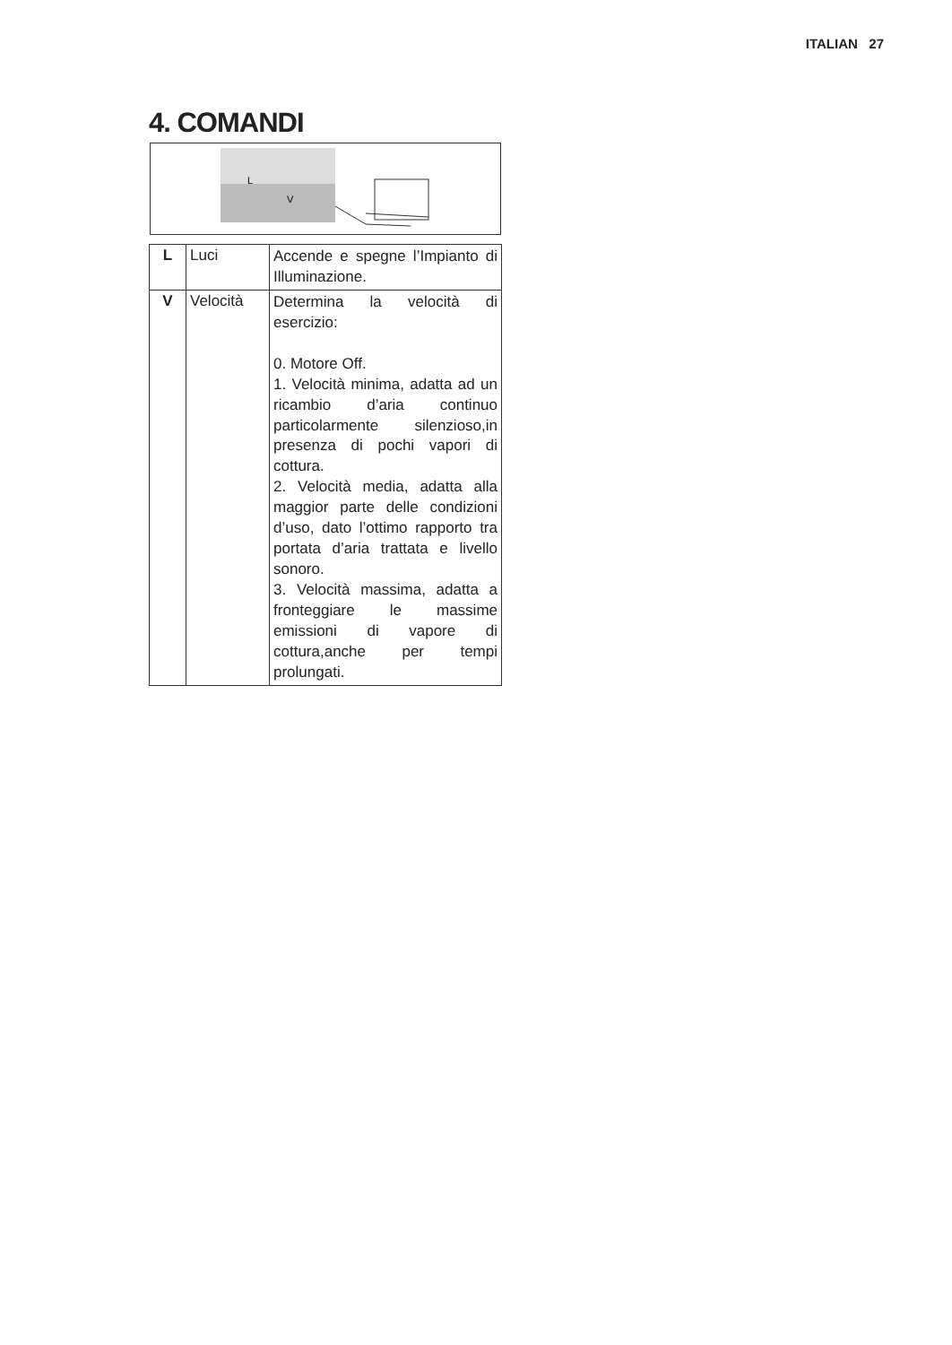ITALIAN 27
4. COMANDI
L
V
| L | Luci | Accende e spegne l’Impianto di Illuminazione. |
| V | Velocità | Determina la velocità di esercizio: 0. Motore Off. 1. Velocità minima, adatta ad un ricambio d’aria continuo particolarmente silenzioso,in presenza di pochi vapori di cottura. 2. Velocità media, adatta alla maggior parte delle condizioni d’uso, dato l’ottimo rapporto tra portata d’aria trattata e livello sonoro. 3. Velocità massima, adatta a fronteggiare le massime emissioni di vapore di cottura,anche per tempi prolungati. |